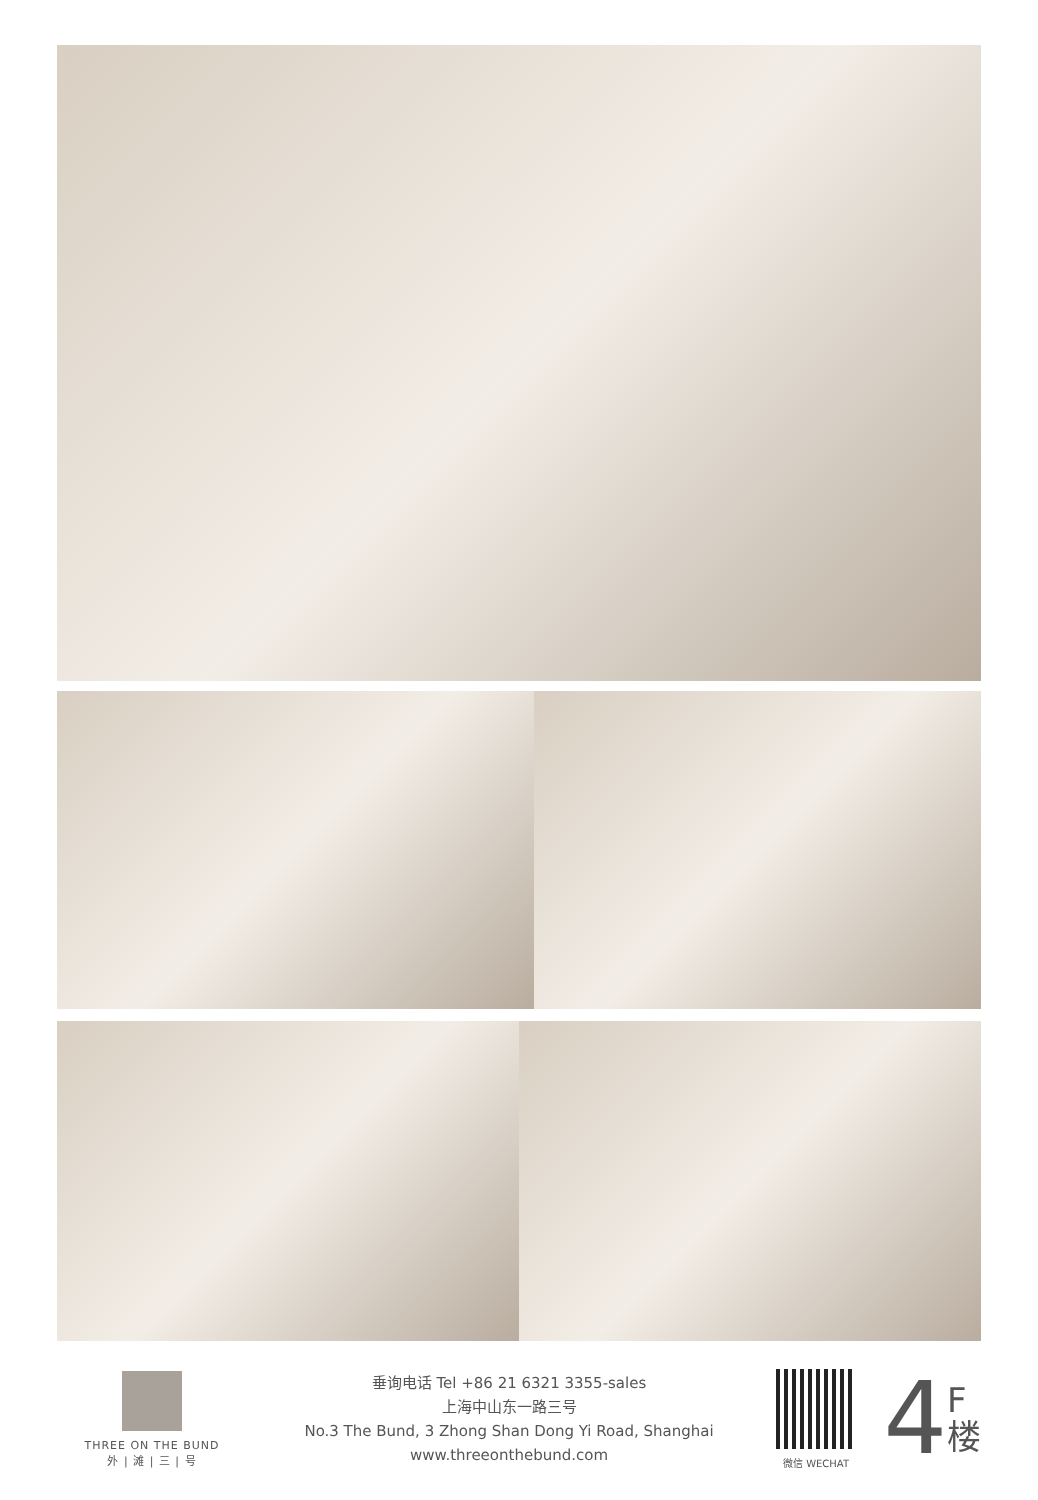THREE ON THE BUND
外 | 滩 | 三 | 号
垂询电话 Tel +86 21 6321 3355-sales
上海中山东一路三号
No.3 The Bund, 3 Zhong Shan Dong Yi Road, Shanghai
www.threeonthebund.com
微信 WECHAT
4 F
楼